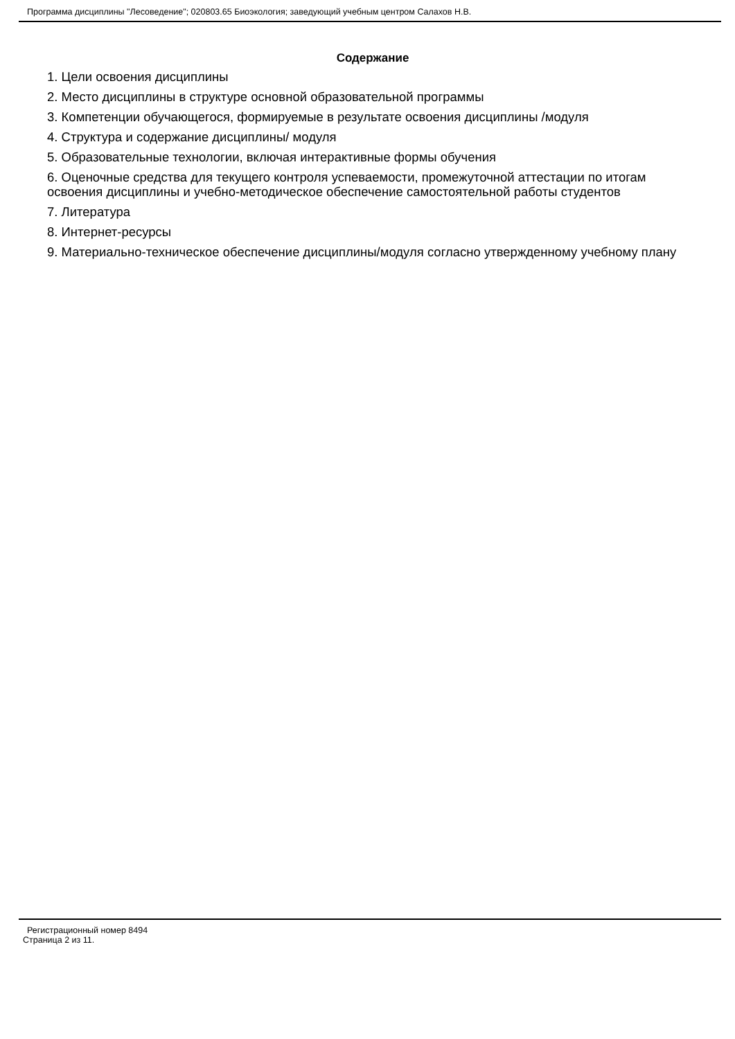Программа дисциплины "Лесоведение"; 020803.65 Биоэкология; заведующий учебным центром Салахов Н.В.
Содержание
1. Цели освоения дисциплины
2. Место дисциплины в структуре основной образовательной программы
3. Компетенции обучающегося, формируемые в результате освоения дисциплины /модуля
4. Структура и содержание дисциплины/ модуля
5. Образовательные технологии, включая интерактивные формы обучения
6. Оценочные средства для текущего контроля успеваемости, промежуточной аттестации по итогам освоения дисциплины и учебно-методическое обеспечение самостоятельной работы студентов
7. Литература
8. Интернет-ресурсы
9. Материально-техническое обеспечение дисциплины/модуля согласно утвержденному учебному плану
Регистрационный номер 8494
Страница 2 из 11.